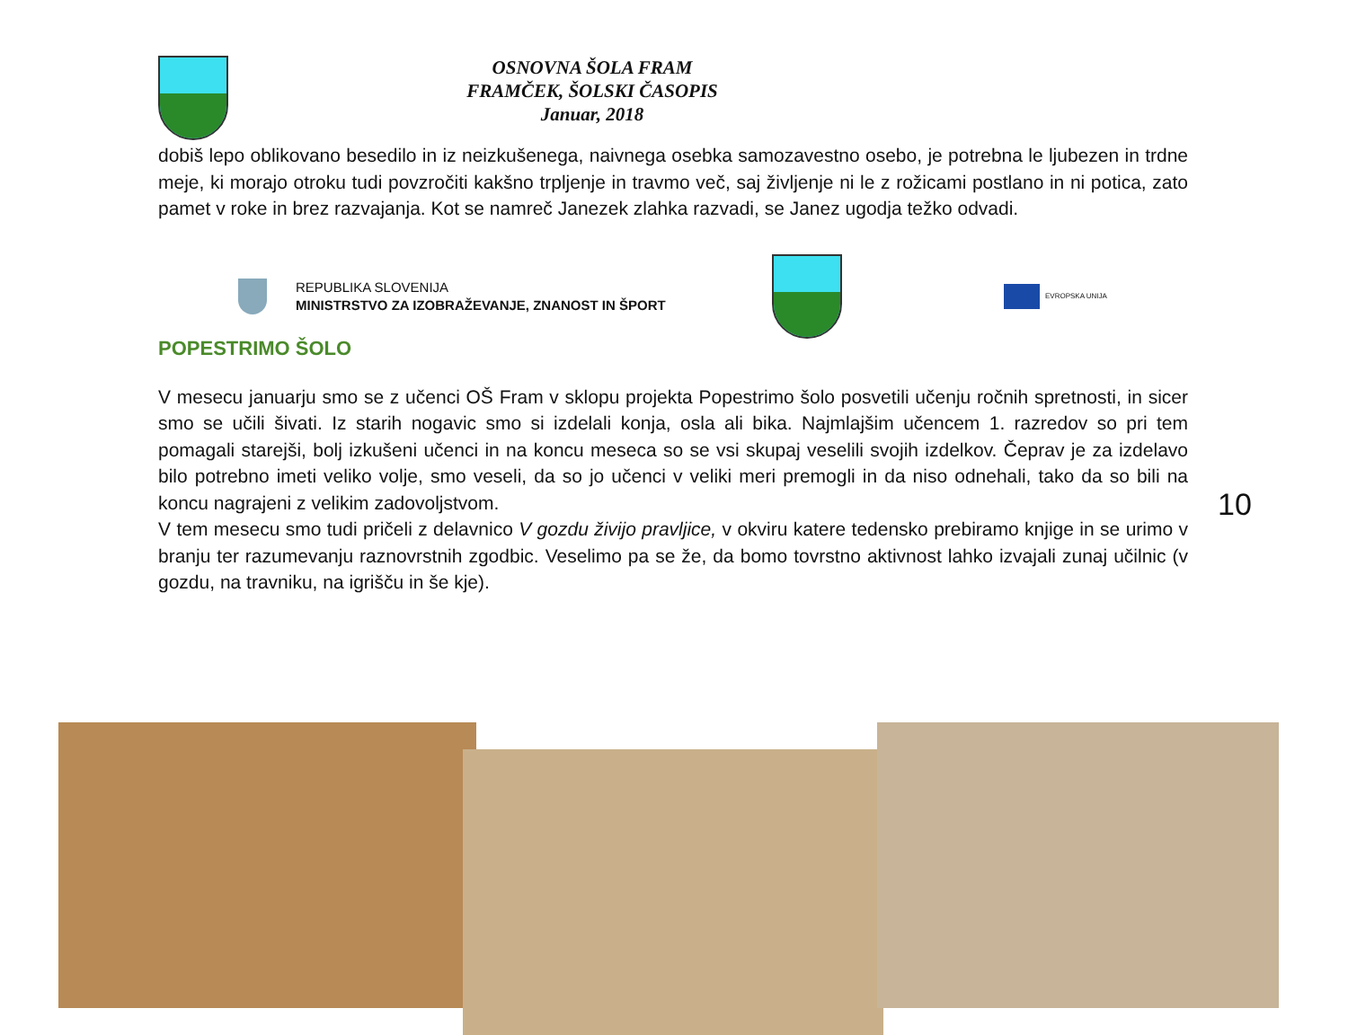OSNOVNA ŠOLA FRAM
FRAMČEK, ŠOLSKI ČASOPIS
Januar, 2018
dobiš lepo oblikovano besedilo in iz neizkušenega, naivnega osebka samozavestno osebo, je potrebna le ljubezen in trdne meje, ki morajo otroku tudi povzročiti kakšno trpljenje in travmo več, saj življenje ni le z rožicami postlano in ni potica, zato pamet v roke in brez razvajanja. Kot se namreč Janezek zlahka razvadi, se Janez ugodja težko odvadi.
REPUBLIKA SLOVENIJA
MINISTRSTVO ZA IZOBRAŽEVANJE, ZNANOST IN ŠPORT
EVROPSKA UNIJA
POPESTRIMO ŠOLO
V mesecu januarju smo se z učenci OŠ Fram v sklopu projekta Popestrimo šolo posvetili učenju ročnih spretnosti, in sicer smo se učili šivati. Iz starih nogavic smo si izdelali konja, osla ali bika. Najmlajšim učencem 1. razredov so pri tem pomagali starejši, bolj izkušeni učenci in na koncu meseca so se vsi skupaj veselili svojih izdelkov. Čeprav je za izdelavo bilo potrebno imeti veliko volje, smo veseli, da so jo učenci v veliki meri premogli in da niso odnehali, tako da so bili na koncu nagrajeni z velikim zadovoljstvom.
V tem mesecu smo tudi pričeli z delavnico V gozdu živijo pravljice, v okviru katere tedensko prebiramo knjige in se urimo v branju ter razumevanju raznovrstnih zgodbic. Veselimo pa se že, da bomo tovrstno aktivnost lahko izvajali zunaj učilnic (v gozdu, na travniku, na igrišču in še kje).
10